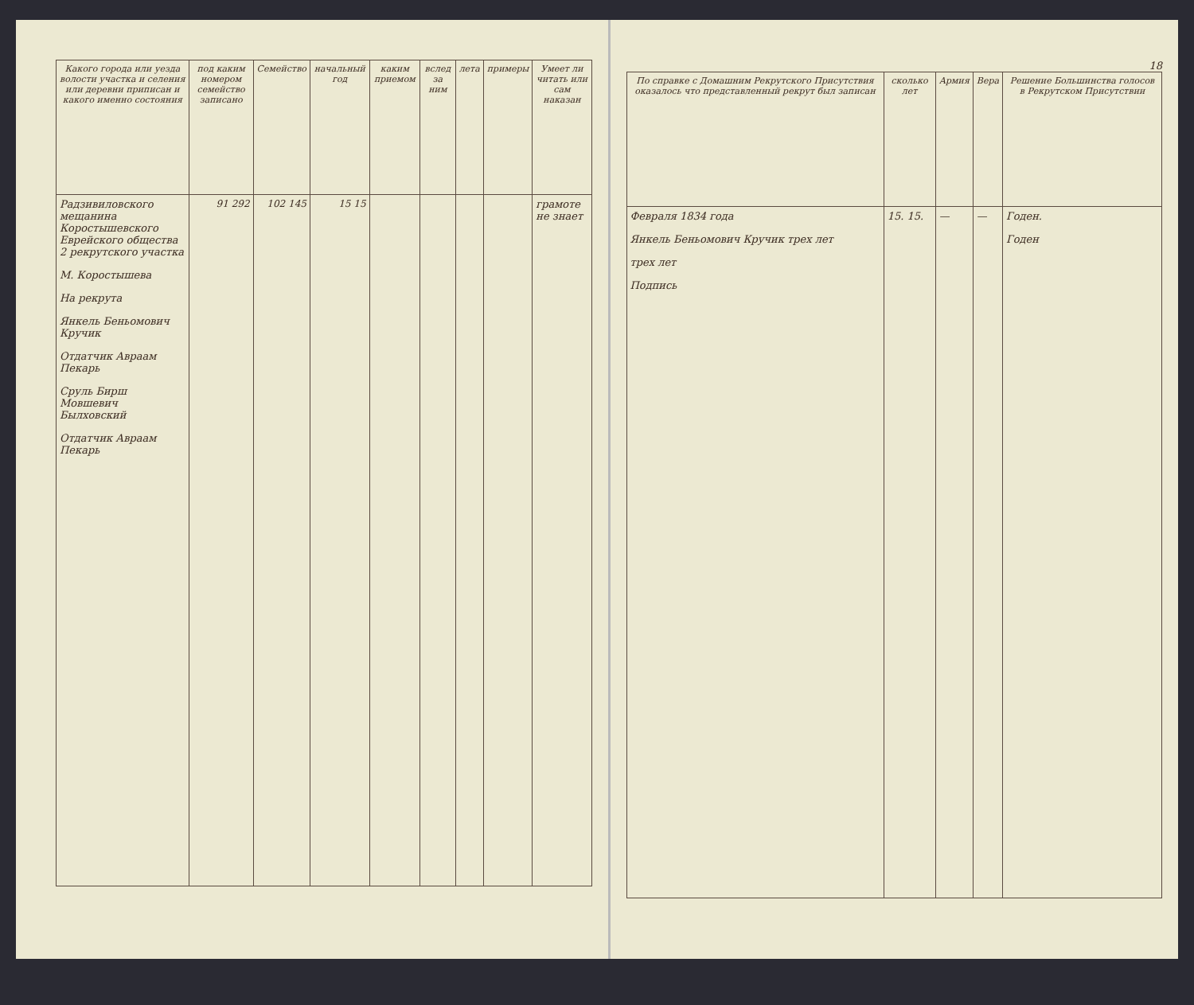| Какого города или уезда волости участка и селения или деревни приписан и какого именно состояния | под каким номером семейство записано | Семейство | начальный год | каким приемом | вслед за ним | лета | примеры | Умеет ли читать или сам наказан |
| --- | --- | --- | --- | --- | --- | --- | --- | --- |
| Радзивиловского мещанина Коростышевского Еврейского общества 2 рекрутского участка М. Коростышева На рекрута Янкель Беньомович Кручик Отдатчик Авраам Пекарь Сруль Бирш Мовшевич Былховский Отдатчик Авраам Пекарь | 91 292 | 102 145 | 15 15 | | | | | грамоте не знает |
18
| По справке с Домашним Рекрутского Присутствия оказалось что представленный рекрут был записан | сколько лет | Армия | Вера | Решение Большинства голосов в Рекрутском Присутствии |
| --- | --- | --- | --- | --- |
| Февраля 1834 года Янкель Беньомович Кручик трех лет трех лет Подпись | 15. 15. | — | — | Годен. Годен |